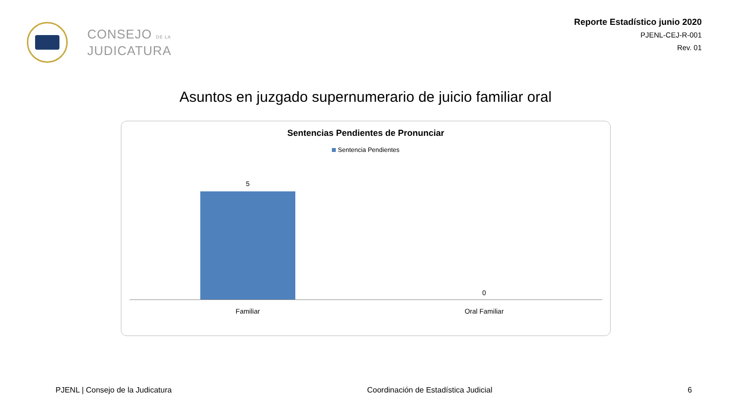CONSEJO DE LA
JUDICATURA
Reporte Estadístico junio 2020
PJENL-CEJ-R-001
Rev. 01
Asuntos en juzgado supernumerario de juicio familiar oral
Sentencias Pendientes de Pronunciar
Sentencia Pendientes
5 0
Familiar Oral Familiar
PJENL | Consejo de la Judicatura Coordinación de Estadística Judicial 6